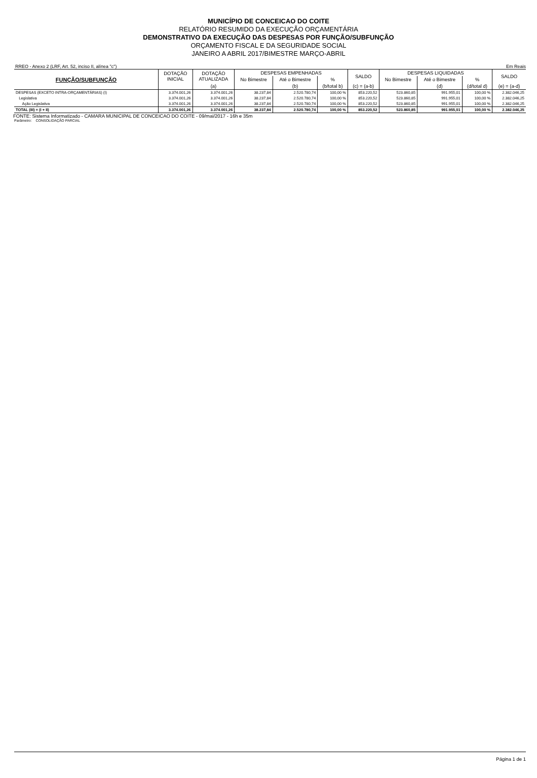MUNICÍPIO DE CONCEICAO DO COITE
RELATÓRIO RESUMIDO DA EXECUÇÃO ORÇAMENTÁRIA
DEMONSTRATIVO DA EXECUÇÃO DAS DESPESAS POR FUNÇÃO/SUBFUNÇÃO
ORÇAMENTO FISCAL E DA SEGURIDADE SOCIAL
JANEIRO A ABRIL 2017/BIMESTRE MARÇO-ABRIL
RREO - Anexo 2 (LRF, Art. 52, inciso II, alínea "c") Em Reais
| FUNÇÃO/SUBFUNÇÃO | DOTAÇÃO INICIAL | DOTAÇÃO ATUALIZADA | DESPESAS EMPENHADAS | | | SALDO | DESPESAS LIQUIDADAS | | | SALDO |
| --- | --- | --- | --- | --- | --- | --- | --- | --- | --- | --- |
| | | | No Bimestre | Até o Bimestre | % | | No Bimestre | Até o Bimestre | % | |
| | | (a) | | (b) | (b/total b) | (c) = (a-b) | | (d) | (d/total d) | (e) = (a-d) |
| DESPESAS (EXCETO INTRA-ORÇAMENTÁRIAS) (I) | 3.374.001,26 | 3.374.001,26 | 38.237,84 | 2.520.780,74 | 100,00 % | 853.220,52 | 523.860,85 | 991.955,01 | 100,00 % | 2.382.046,25 |
| Legislativa | 3.374.001,26 | 3.374.001,26 | 38.237,84 | 2.520.780,74 | 100,00 % | 853.220,52 | 523.860,85 | 991.955,01 | 100,00 % | 2.382.046,25 |
| Ação Legislativa | 3.374.001,26 | 3.374.001,26 | 38.237,84 | 2.520.780,74 | 100,00 % | 853.220,52 | 523.860,85 | 991.955,01 | 100,00 % | 2.382.046,25 |
| TOTAL (III) = (I + II) | 3.374.001,26 | 3.374.001,26 | 38.237,84 | 2.520.780,74 | 100,00 % | 853.220,52 | 523.860,85 | 991.955,01 | 100,00 % | 2.382.046,25 |
FONTE: Sistema Informatizado - CAMARA MUNICIPAL DE CONCEICAO DO COITE - 09/mai/2017 - 16h e 35m
Parâmetro: CONSOLIDAÇÃO PARCIAL
Página 1 de 1